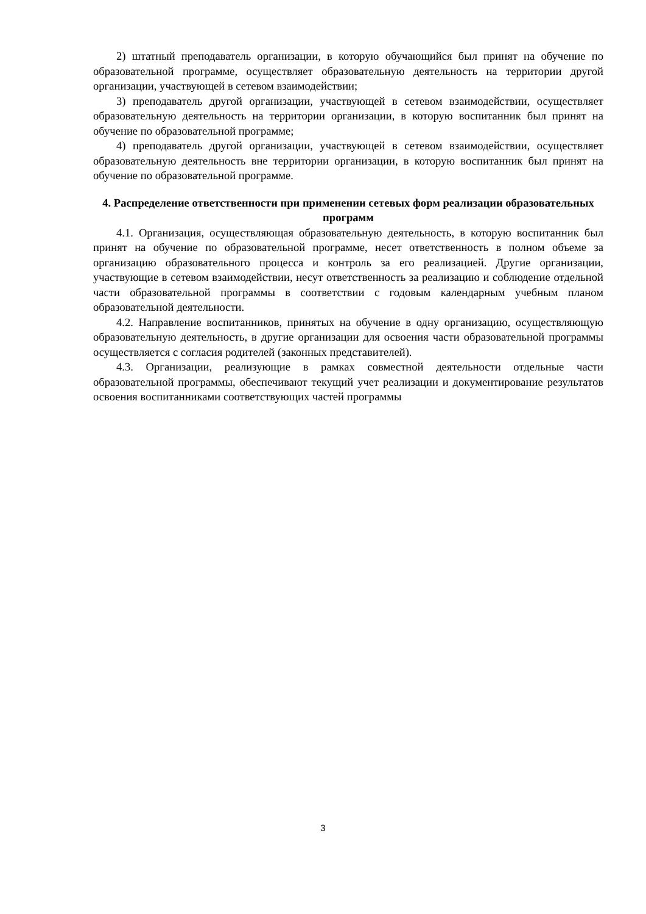2) штатный преподаватель организации, в которую обучающийся был принят на обучение по образовательной программе, осуществляет образовательную деятельность на территории другой организации, участвующей в сетевом взаимодействии;
3) преподаватель другой организации, участвующей в сетевом взаимодействии, осуществляет образовательную деятельность на территории организации, в которую воспитанник был принят на обучение по образовательной программе;
4) преподаватель другой организации, участвующей в сетевом взаимодействии, осуществляет образовательную деятельность вне территории организации, в которую воспитанник был принят на обучение по образовательной программе.
4. Распределение ответственности при применении сетевых форм реализации образовательных программ
4.1. Организация, осуществляющая образовательную деятельность, в которую воспитанник был принят на обучение по образовательной программе, несет ответственность в полном объеме за организацию образовательного процесса и контроль за его реализацией. Другие организации, участвующие в сетевом взаимодействии, несут ответственность за реализацию и соблюдение отдельной части образовательной программы в соответствии с годовым календарным учебным планом образовательной деятельности.
4.2. Направление воспитанников, принятых на обучение в одну организацию, осуществляющую образовательную деятельность, в другие организации для освоения части образовательной программы осуществляется с согласия родителей (законных представителей).
4.3. Организации, реализующие в рамках совместной деятельности отдельные части образовательной программы, обеспечивают текущий учет реализации и документирование результатов освоения воспитанниками соответствующих частей программы
3